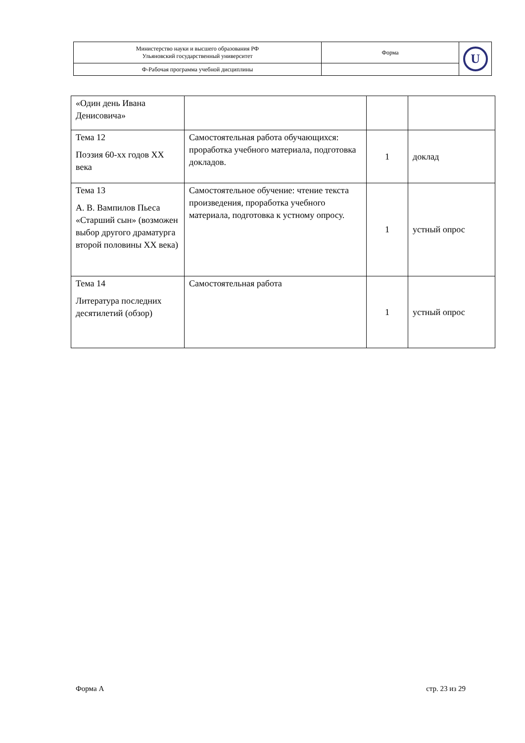| Министерство науки и высшего образования РФ Ульяновский государственный университет | Форма | U |
| Ф-Рабочая программа учебной дисциплины | | |
| «Один день Ивана Денисовича» | | | |
| Тема 12 Поэзия 60-хх годов ХХ века | Самостоятельная работа обучающихся: проработка учебного материала, подготовка докладов. | 1 | доклад |
| Тема 13 А. В. Вампилов Пьеса «Старший сын» (возможен выбор другого драматурга второй половины ХХ века) | Самостоятельное обучение: чтение текста произведения, проработка учебного материала, подготовка к устному опросу. | 1 | устный опрос |
| Тема 14 Литература последних десятилетий (обзор) | Самостоятельная работа | 1 | устный опрос |
Форма А стр. 23 из 29